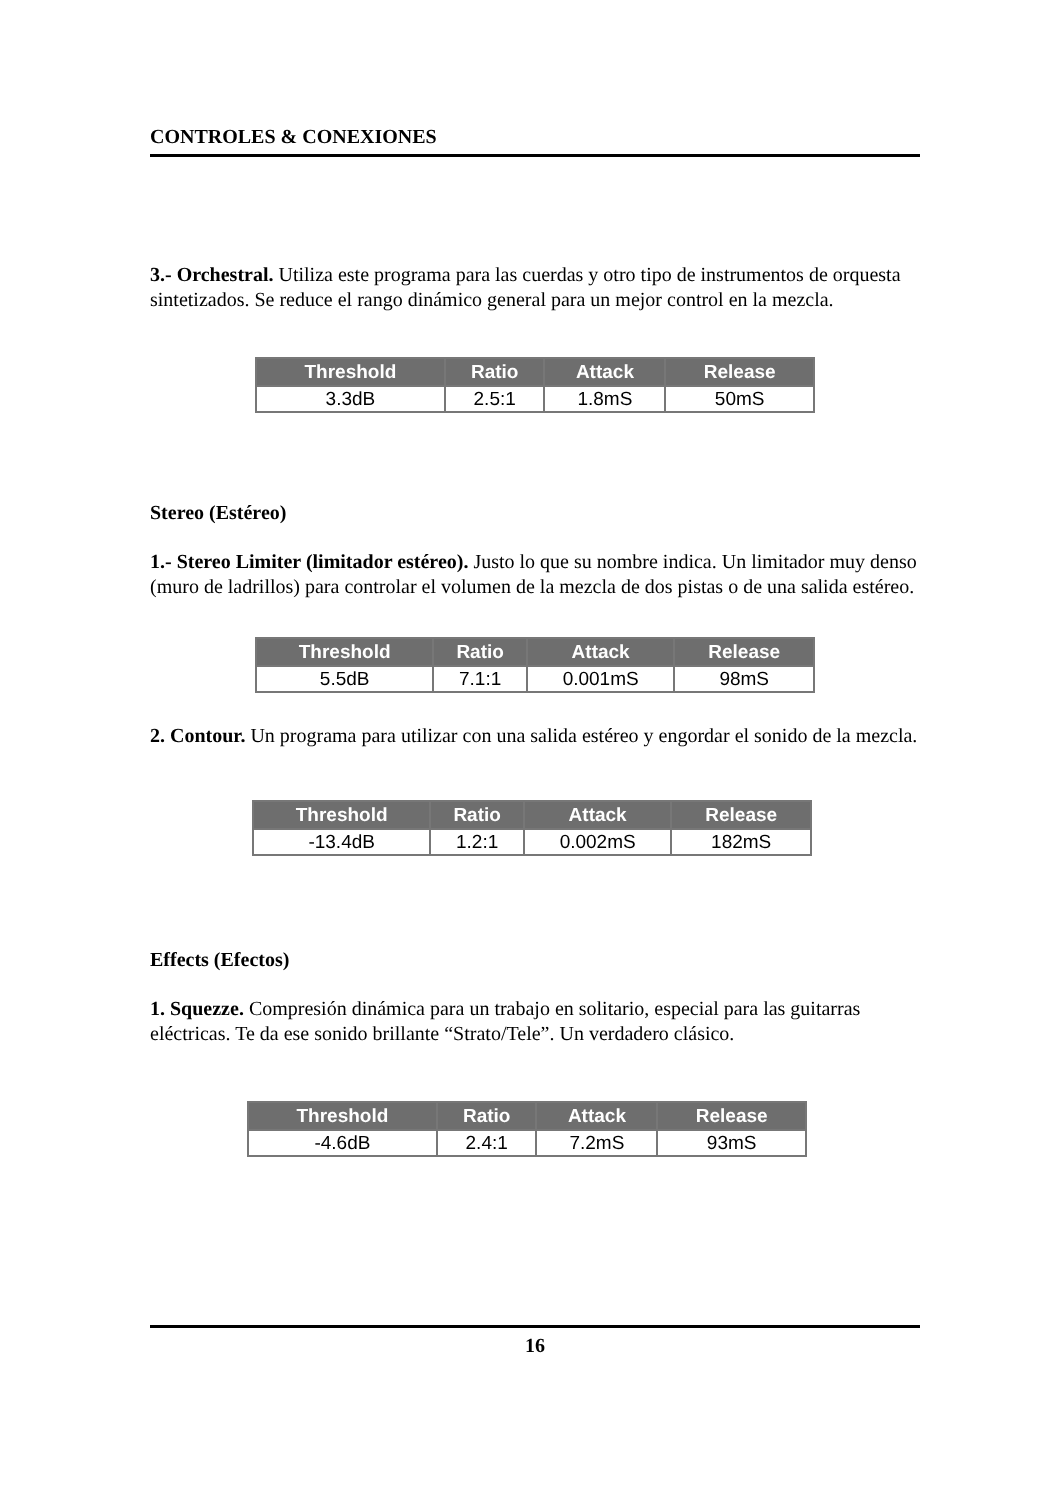CONTROLES & CONEXIONES
3.- Orchestral. Utiliza este programa para las cuerdas y otro tipo de instrumentos de orquesta sintetizados. Se reduce el rango dinámico general para un mejor control en la mezcla.
| Threshold | Ratio | Attack | Release |
| --- | --- | --- | --- |
| 3.3dB | 2.5:1 | 1.8mS | 50mS |
Stereo (Estéreo)
1.- Stereo Limiter (limitador estéreo). Justo lo que su nombre indica. Un limitador muy denso (muro de ladrillos) para controlar el volumen de la mezcla de dos pistas o de una salida estéreo.
| Threshold | Ratio | Attack | Release |
| --- | --- | --- | --- |
| 5.5dB | 7.1:1 | 0.001mS | 98mS |
2. Contour. Un programa para utilizar con una salida estéreo y engordar el sonido de la mezcla.
| Threshold | Ratio | Attack | Release |
| --- | --- | --- | --- |
| -13.4dB | 1.2:1 | 0.002mS | 182mS |
Effects (Efectos)
1. Squezze. Compresión dinámica para un trabajo en solitario, especial para las guitarras eléctricas. Te da ese sonido brillante “Strato/Tele”. Un verdadero clásico.
| Threshold | Ratio | Attack | Release |
| --- | --- | --- | --- |
| -4.6dB | 2.4:1 | 7.2mS | 93mS |
16